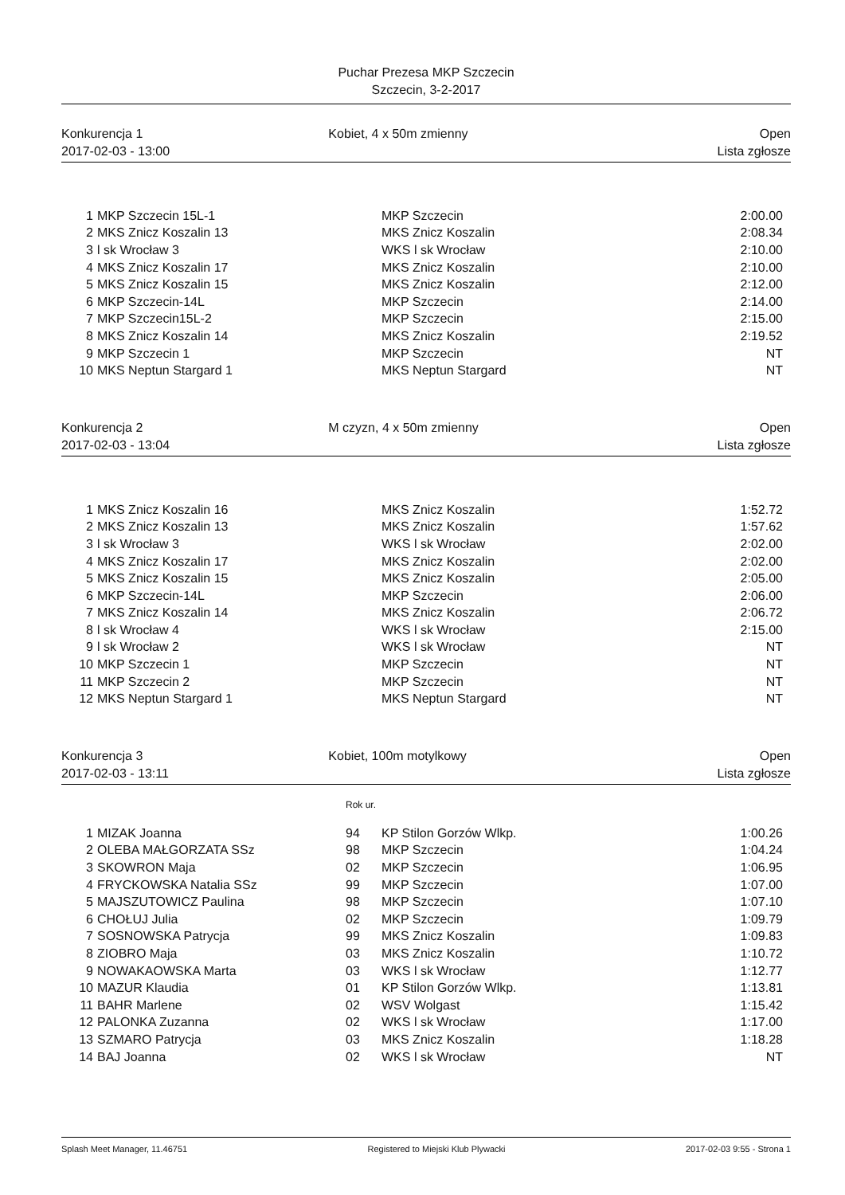Puchar Prezesa MKP Szczecin
Szczecin, 3-2-2017
Konkurencja 1
2017-02-03 - 13:00
Kobiet, 4 x 50m zmienny
Open
Lista zgłosze
| 1 | MKP Szczecin 15L-1 | MKP Szczecin | 2:00.00 |
| 2 | MKS Znicz Koszalin 13 | MKS Znicz Koszalin | 2:08.34 |
| 3 | l sk Wrocław 3 | WKS l sk Wrocław | 2:10.00 |
| 4 | MKS Znicz Koszalin 17 | MKS Znicz Koszalin | 2:10.00 |
| 5 | MKS Znicz Koszalin 15 | MKS Znicz Koszalin | 2:12.00 |
| 6 | MKP Szczecin-14L | MKP Szczecin | 2:14.00 |
| 7 | MKP Szczecin15L-2 | MKP Szczecin | 2:15.00 |
| 8 | MKS Znicz Koszalin 14 | MKS Znicz Koszalin | 2:19.52 |
| 9 | MKP Szczecin 1 | MKP Szczecin | NT |
| 10 | MKS Neptun Stargard 1 | MKS Neptun Stargard | NT |
Konkurencja 2
2017-02-03 - 13:04
M czyzn, 4 x 50m zmienny
Open
Lista zgłosze
| 1 | MKS Znicz Koszalin 16 | MKS Znicz Koszalin | 1:52.72 |
| 2 | MKS Znicz Koszalin 13 | MKS Znicz Koszalin | 1:57.62 |
| 3 | l sk Wrocław 3 | WKS l sk Wrocław | 2:02.00 |
| 4 | MKS Znicz Koszalin 17 | MKS Znicz Koszalin | 2:02.00 |
| 5 | MKS Znicz Koszalin 15 | MKS Znicz Koszalin | 2:05.00 |
| 6 | MKP Szczecin-14L | MKP Szczecin | 2:06.00 |
| 7 | MKS Znicz Koszalin 14 | MKS Znicz Koszalin | 2:06.72 |
| 8 | l sk Wrocław 4 | WKS l sk Wrocław | 2:15.00 |
| 9 | l sk Wrocław 2 | WKS l sk Wrocław | NT |
| 10 | MKP Szczecin 1 | MKP Szczecin | NT |
| 11 | MKP Szczecin 2 | MKP Szczecin | NT |
| 12 | MKS Neptun Stargard 1 | MKS Neptun Stargard | NT |
Konkurencja 3
2017-02-03 - 13:11
Kobiet, 100m motylkowy
Open
Lista zgłosze
Rok ur.
| 1 | MIZAK Joanna | 94 | KP Stilon Gorzów Wlkp. | 1:00.26 |
| 2 | OLEBA MAŁGORZATA SSz | 98 | MKP Szczecin | 1:04.24 |
| 3 | SKOWRON Maja | 02 | MKP Szczecin | 1:06.95 |
| 4 | FRYCKOWSKA Natalia SSz | 99 | MKP Szczecin | 1:07.00 |
| 5 | MAJSZUTOWICZ Paulina | 98 | MKP Szczecin | 1:07.10 |
| 6 | CHOŁUJ Julia | 02 | MKP Szczecin | 1:09.79 |
| 7 | SOSNOWSKA Patrycja | 99 | MKS Znicz Koszalin | 1:09.83 |
| 8 | ZIOBRO Maja | 03 | MKS Znicz Koszalin | 1:10.72 |
| 9 | NOWAKAOWSKA Marta | 03 | WKS l sk Wrocław | 1:12.77 |
| 10 | MAZUR Klaudia | 01 | KP Stilon Gorzów Wlkp. | 1:13.81 |
| 11 | BAHR Marlene | 02 | WSV Wolgast | 1:15.42 |
| 12 | PALONKA Zuzanna | 02 | WKS l sk Wrocław | 1:17.00 |
| 13 | SZMARO Patrycja | 03 | MKS Znicz Koszalin | 1:18.28 |
| 14 | BAJ Joanna | 02 | WKS l sk Wrocław | NT |
Splash Meet Manager, 11.46751 Registered to Miejski Klub Plywacki 2017-02-03 9:55 - Strona 1